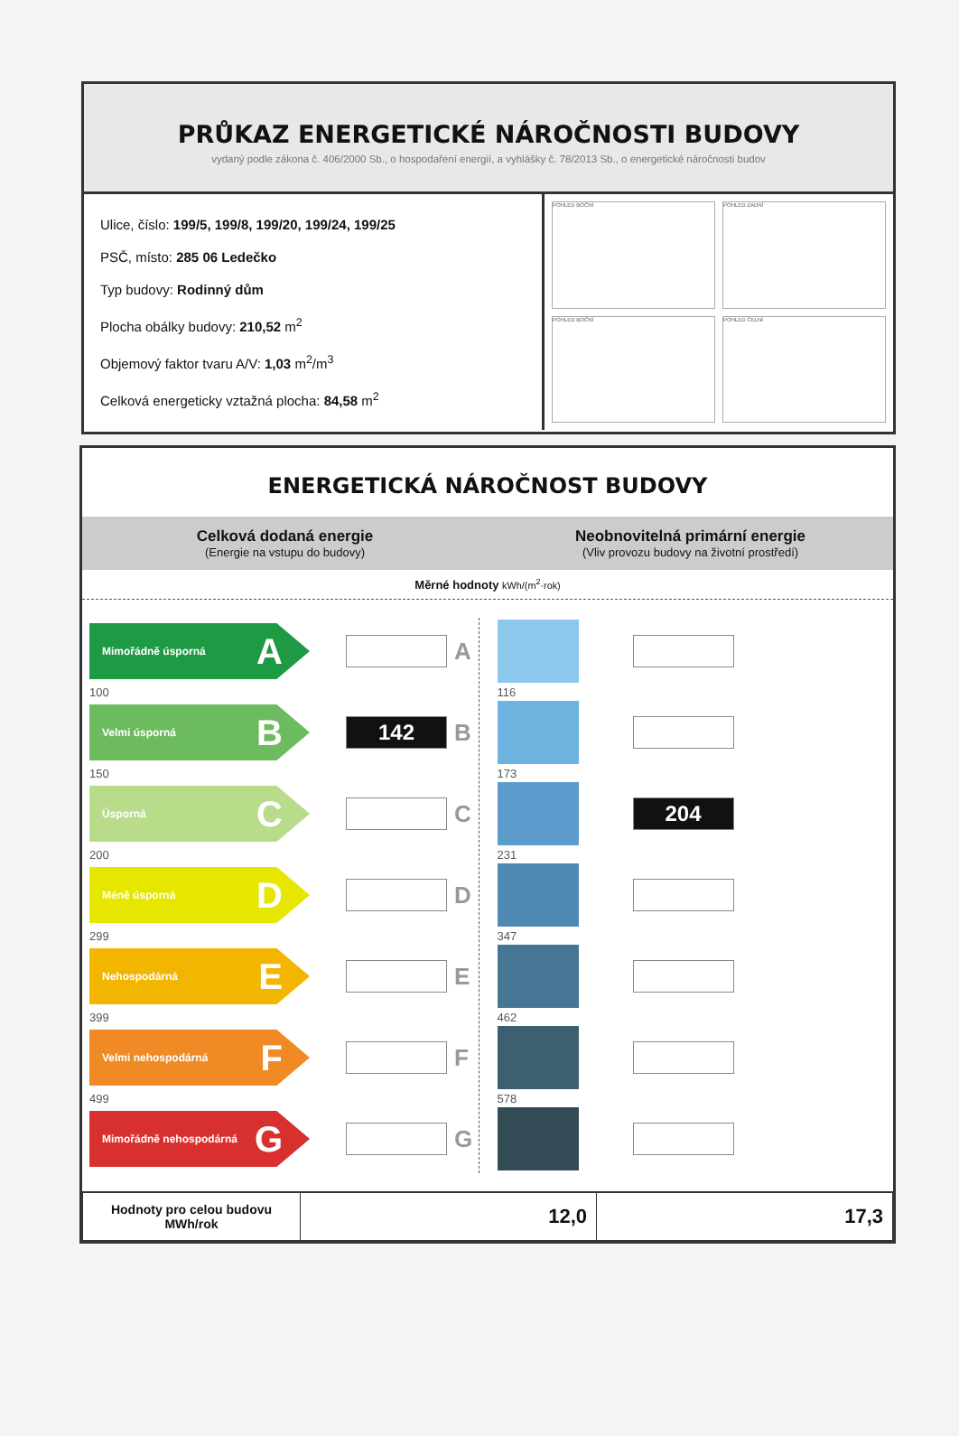PRŮKAZ ENERGETICKÉ NÁROČNOSTI BUDOVY
vydaný podle zákona č. 406/2000 Sb., o hospodaření energií, a vyhlášky č. 78/2013 Sb., o energetické náročnosti budov
Ulice, číslo: 199/5, 199/8, 199/20, 199/24, 199/25
PSČ, místo: 285 06 Ledečko
Typ budovy: Rodinný dům
Plocha obálky budovy: 210,52 m<sup>2</sup>
Objemový faktor tvaru A/V: 1,03 m<sup>2</sup>/m<sup>3</sup>
Celková energeticky vztažná plocha: 84,58 m<sup>2</sup>
POHLED BOČNÍ
POHLED ZADNÍ
POHLED BOČNÍ
POHLED ČELNÍ
ENERGETICKÁ NÁROČNOST BUDOVY
Celková dodaná energie
(Energie na vstupu do budovy)
Neobnovitelná primární energie
(Vliv provozu budovy na životní prostředí)
Měrné hodnoty kWh/(m<sup>2</sup>·rok)
Mimořádně úsporná A
A
100
Velmi úsporná B
142
B
150
Úsporná C
C
200
Méně úsporná D
D
299
Nehospodárná E
E
399
Velmi nehospodárná F
F
499
Mimořádně nehospodárná G
G
116
173
204
231
347
462
578
| Hodnoty pro celou budovu MWh/rok | 12,0 | 17,3 |